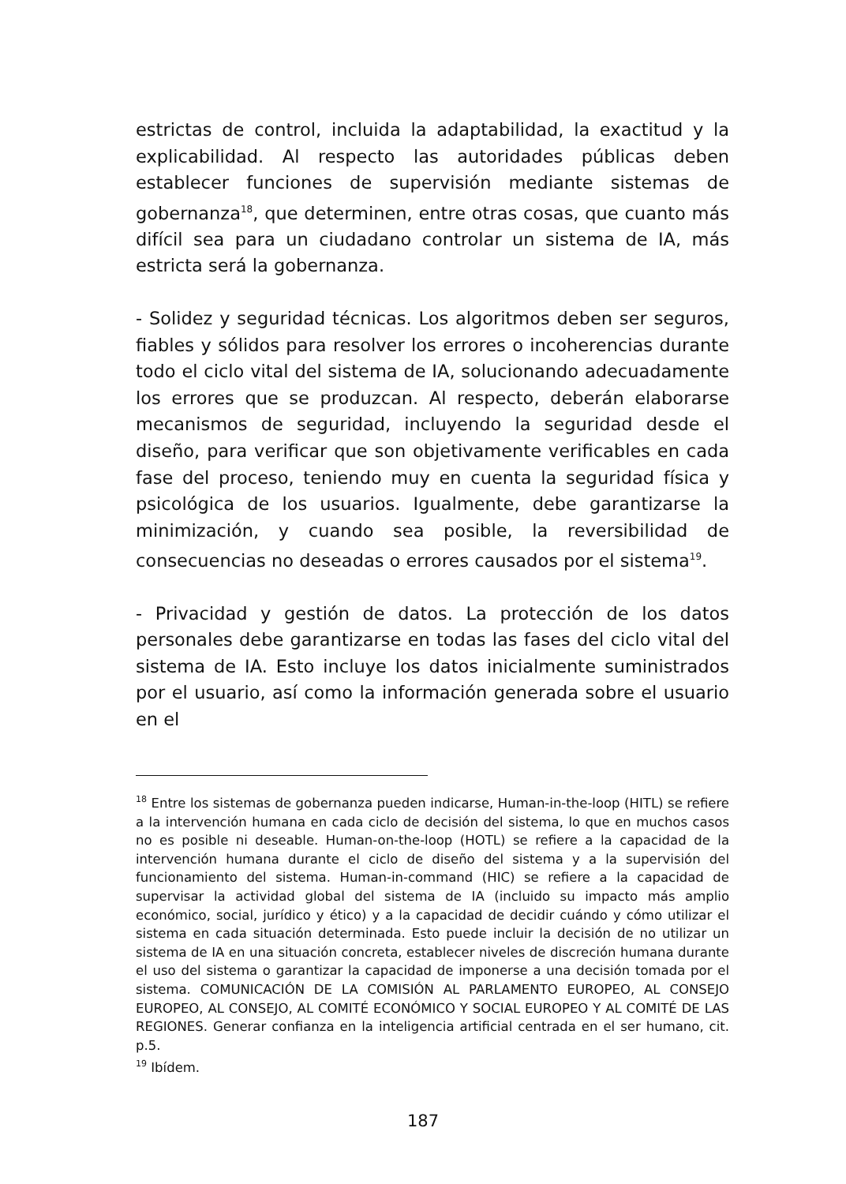estrictas de control, incluida la adaptabilidad, la exactitud y la explicabilidad. Al respecto las autoridades públicas deben establecer funciones de supervisión mediante sistemas de gobernanza<sup>18</sup>, que determinen, entre otras cosas, que cuanto más difícil sea para un ciudadano controlar un sistema de IA, más estricta será la gobernanza.
- Solidez y seguridad técnicas. Los algoritmos deben ser seguros, fiables y sólidos para resolver los errores o incoherencias durante todo el ciclo vital del sistema de IA, solucionando adecuadamente los errores que se produzcan. Al respecto, deberán elaborarse mecanismos de seguridad, incluyendo la seguridad desde el diseño, para verificar que son objetivamente verificables en cada fase del proceso, teniendo muy en cuenta la seguridad física y psicológica de los usuarios. Igualmente, debe garantizarse la minimización, y cuando sea posible, la reversibilidad de consecuencias no deseadas o errores causados por el sistema<sup>19</sup>.
- Privacidad y gestión de datos. La protección de los datos personales debe garantizarse en todas las fases del ciclo vital del sistema de IA. Esto incluye los datos inicialmente suministrados por el usuario, así como la información generada sobre el usuario en el
<sup>18</sup> Entre los sistemas de gobernanza pueden indicarse, Human-in-the-loop (HITL) se refiere a la intervención humana en cada ciclo de decisión del sistema, lo que en muchos casos no es posible ni deseable. Human-on-the-loop (HOTL) se refiere a la capacidad de la intervención humana durante el ciclo de diseño del sistema y a la supervisión del funcionamiento del sistema. Human-in-command (HIC) se refiere a la capacidad de supervisar la actividad global del sistema de IA (incluido su impacto más amplio económico, social, jurídico y ético) y a la capacidad de decidir cuándo y cómo utilizar el sistema en cada situación determinada. Esto puede incluir la decisión de no utilizar un sistema de IA en una situación concreta, establecer niveles de discreción humana durante el uso del sistema o garantizar la capacidad de imponerse a una decisión tomada por el sistema. COMUNICACIÓN DE LA COMISIÓN AL PARLAMENTO EUROPEO, AL CONSEJO EUROPEO, AL CONSEJO, AL COMITÉ ECONÓMICO Y SOCIAL EUROPEO Y AL COMITÉ DE LAS REGIONES. Generar confianza en la inteligencia artificial centrada en el ser humano, cit. p.5.
<sup>19</sup> Ibídem.
187